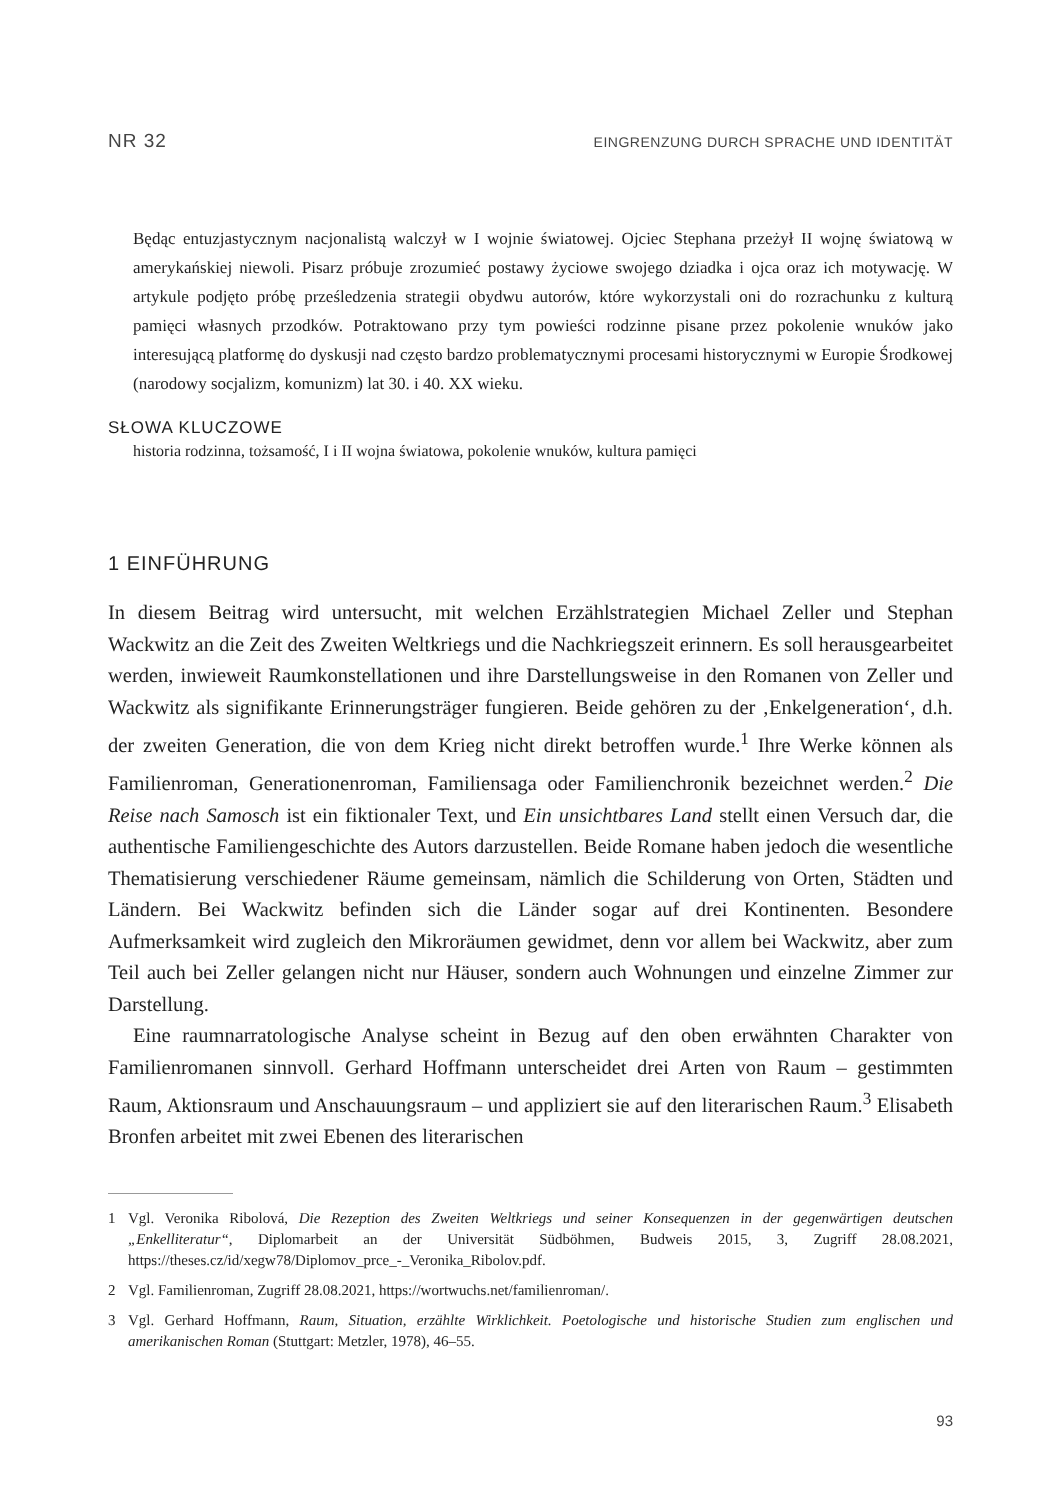NR 32 EINGRENZUNG DURCH SPRACHE UND IDENTITÄT
Będąc entuzjastycznym nacjonalistą walczył w I wojnie światowej. Ojciec Stephana przeżył II wojnę światową w amerykańskiej niewoli. Pisarz próbuje zrozumieć postawy życiowe swojego dziadka i ojca oraz ich motywację. W artykule podjęto próbę prześledzenia strategii obydwu autorów, które wykorzystali oni do rozrachunku z kulturą pamięci własnych przodków. Potraktowano przy tym powieści rodzinne pisane przez pokolenie wnuków jako interesującą platformę do dyskusji nad często bardzo problematycznymi procesami historycznymi w Europie Środkowej (narodowy socjalizm, komunizm) lat 30. i 40. XX wieku.
SŁOWA KLUCZOWE
historia rodzinna, tożsamość, I i II wojna światowa, pokolenie wnuków, kultura pamięci
1 EINFÜHRUNG
In diesem Beitrag wird untersucht, mit welchen Erzählstrategien Michael Zeller und Stephan Wackwitz an die Zeit des Zweiten Weltkriegs und die Nachkriegszeit erinnern. Es soll herausgearbeitet werden, inwieweit Raumkonstellationen und ihre Darstellungsweise in den Romanen von Zeller und Wackwitz als signifikante Erinnerungsträger fungieren. Beide gehören zu der ‚Enkelgeneration‘, d.h. der zweiten Generation, die von dem Krieg nicht direkt betroffen wurde.<sup>1</sup> Ihre Werke können als Familienroman, Generationenroman, Familiensaga oder Familienchronik bezeichnet werden.<sup>2</sup> Die Reise nach Samosch ist ein fiktionaler Text, und Ein unsichtbares Land stellt einen Versuch dar, die authentische Familiengeschichte des Autors darzustellen. Beide Romane haben jedoch die wesentliche Thematisierung verschiedener Räume gemeinsam, nämlich die Schilderung von Orten, Städten und Ländern. Bei Wackwitz befinden sich die Länder sogar auf drei Kontinenten. Besondere Aufmerksamkeit wird zugleich den Mikroräumen gewidmet, denn vor allem bei Wackwitz, aber zum Teil auch bei Zeller gelangen nicht nur Häuser, sondern auch Wohnungen und einzelne Zimmer zur Darstellung.
Eine raumnarratologische Analyse scheint in Bezug auf den oben erwähnten Charakter von Familienromanen sinnvoll. Gerhard Hoffmann unterscheidet drei Arten von Raum – gestimmten Raum, Aktionsraum und Anschauungsraum – und appliziert sie auf den literarischen Raum.<sup>3</sup> Elisabeth Bronfen arbeitet mit zwei Ebenen des literarischen
1 Vgl. Veronika Ribolová, Die Rezeption des Zweiten Weltkriegs und seiner Konsequenzen in der gegenwärtigen deutschen „Enkelliteratur“, Diplomarbeit an der Universität Südböhmen, Budweis 2015, 3, Zugriff 28.08.2021, https://theses.cz/id/xegw78/Diplomov_prce_-_Veronika_Ribolov.pdf.
2 Vgl. Familienroman, Zugriff 28.08.2021, https://wortwuchs.net/familienroman/.
3 Vgl. Gerhard Hoffmann, Raum, Situation, erzählte Wirklichkeit. Poetologische und historische Studien zum englischen und amerikanischen Roman (Stuttgart: Metzler, 1978), 46–55.
93